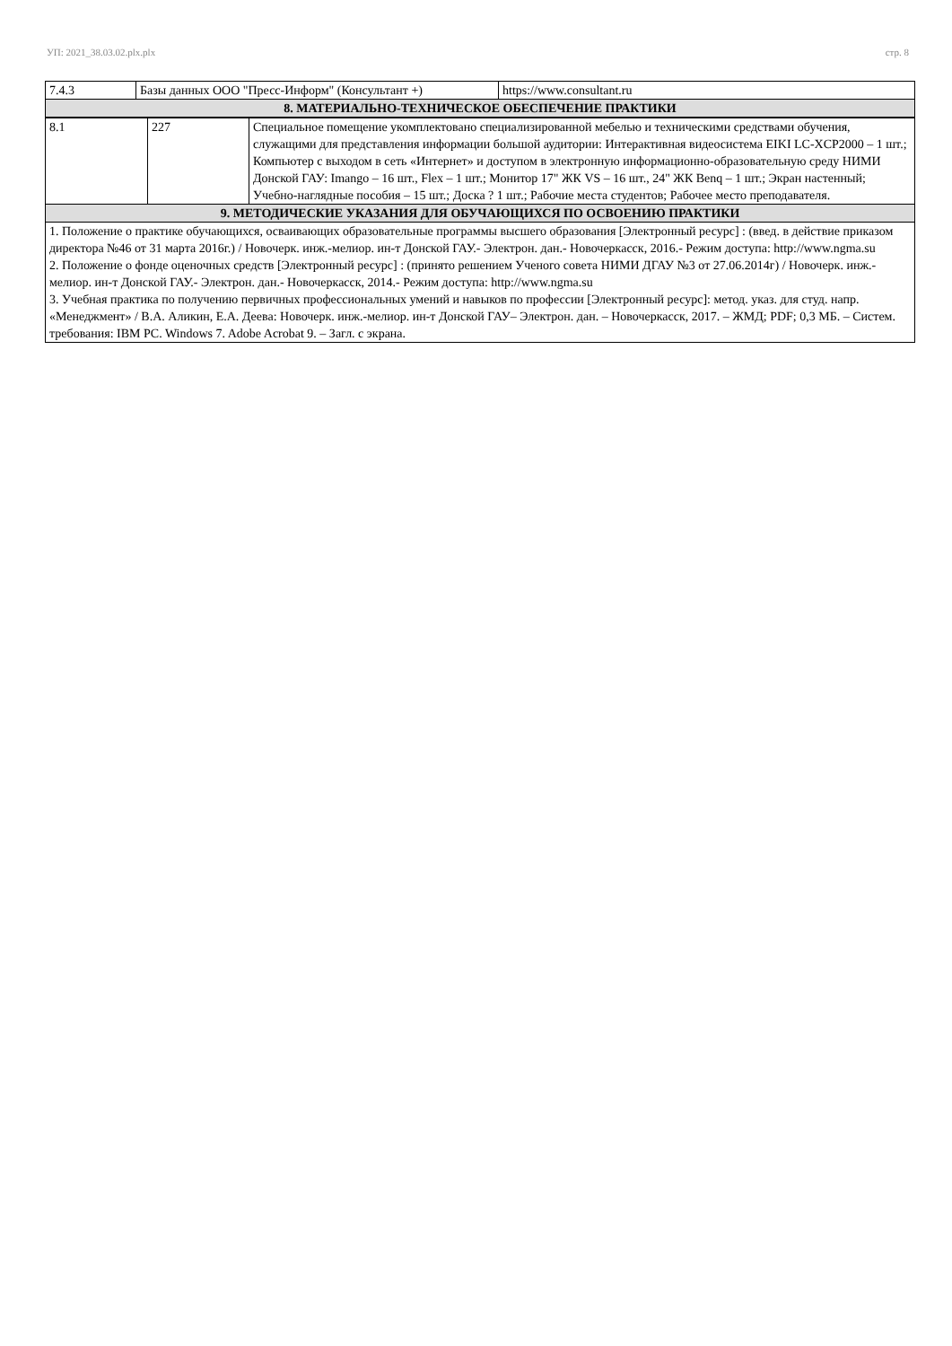УП: 2021_38.03.02.plx.plx стр. 8
| 7.4.3 | Базы данных ООО "Пресс-Информ" (Консультант +) | https://www.consultant.ru |
| 8. МАТЕРИАЛЬНО-ТЕХНИЧЕСКОЕ ОБЕСПЕЧЕНИЕ ПРАКТИКИ | | |
| 8.1 | 227 | Специальное помещение укомплектовано специализированной мебелью и техническими средствами обучения, служащими для представления информации большой аудитории: Интерактивная видеосистема EIKI LC-XCP2000 – 1 шт.; Компьютер с выходом в сеть «Интернет» и доступом в электронную информационно-образовательную среду НИМИ Донской ГАУ: Imango – 16 шт., Flex – 1 шт.; Монитор 17" ЖК VS – 16 шт., 24" ЖК Benq – 1 шт.; Экран настенный; Учебно-наглядные пособия – 15 шт.; Доска ? 1 шт.; Рабочие места студентов; Рабочее место преподавателя. |
| 9. МЕТОДИЧЕСКИЕ УКАЗАНИЯ ДЛЯ ОБУЧАЮЩИХСЯ ПО ОСВОЕНИЮ ПРАКТИКИ | | |
| 1. Положение о практике обучающихся, осваивающих образовательные программы высшего образования [Электронный ресурс] : (введ. в действие приказом директора №46 от 31 марта 2016г.) / Новочерк. инж.-мелиор. ин-т Донской ГАУ.- Электрон. дан.- Новочеркасск, 2016.- Режим доступа: http://www.ngma.su 2. Положение о фонде оценочных средств [Электронный ресурс] : (принято решением Ученого совета НИМИ ДГАУ №3 от 27.06.2014г) / Новочерк. инж.-мелиор. ин-т Донской ГАУ.- Электрон. дан.- Новочеркасск, 2014.- Режим доступа: http://www.ngma.su 3. Учебная практика по получению первичных профессиональных умений и навыков по профессии [Электронный ресурс]: метод. указ. для студ. напр. «Менеджмент» / В.А. Аликин, Е.А. Деева: Новочерк. инж.-мелиор. ин-т Донской ГАУ– Электрон. дан. – Новочеркасск, 2017. – ЖМД; PDF; 0,3 МБ. – Систем. требования: IBM PC. Windows 7. Adobe Acrobat 9. – Загл. с экрана. | | |